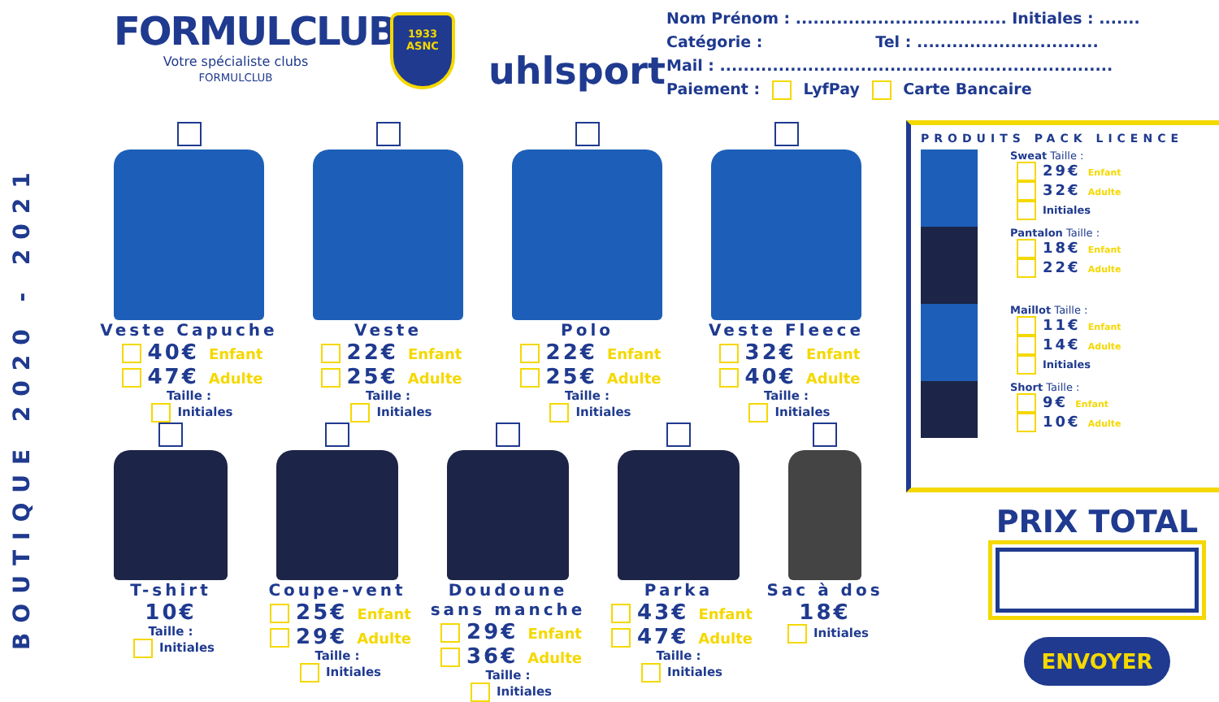BOUTIQUE 2020 - 2021
FORMULCLUB
Votre spécialiste clubs
FORMULCLUB
1933
ASNC
uhlsport
Nom Prénom : .................................... Initiales : .......
Catégorie : Tel : ...............................
Mail : ...................................................................
Paiement : LyfPay Carte Bancaire
Veste Capuche
40€ Enfant
47€ Adulte
Taille :
Initiales
Veste
22€ Enfant
25€ Adulte
Taille :
Initiales
Polo
22€ Enfant
25€ Adulte
Taille :
Initiales
Veste Fleece
32€ Enfant
40€ Adulte
Taille :
Initiales
T-shirt
10€
Taille :
Initiales
Coupe-vent
25€ Enfant
29€ Adulte
Taille :
Initiales
Doudoune sans manche
29€ Enfant
36€ Adulte
Taille :
Initiales
Parka
43€ Enfant
47€ Adulte
Taille :
Initiales
Sac à dos
18€
Initiales
PRODUITS PACK LICENCE
Sweat Taille :
29€ Enfant
32€ Adulte
Initiales
Pantalon Taille :
18€ Enfant
22€ Adulte
Maillot Taille :
11€ Enfant
14€ Adulte
Initiales
Short Taille :
9€ Enfant
10€ Adulte
PRIX TOTAL
ENVOYER